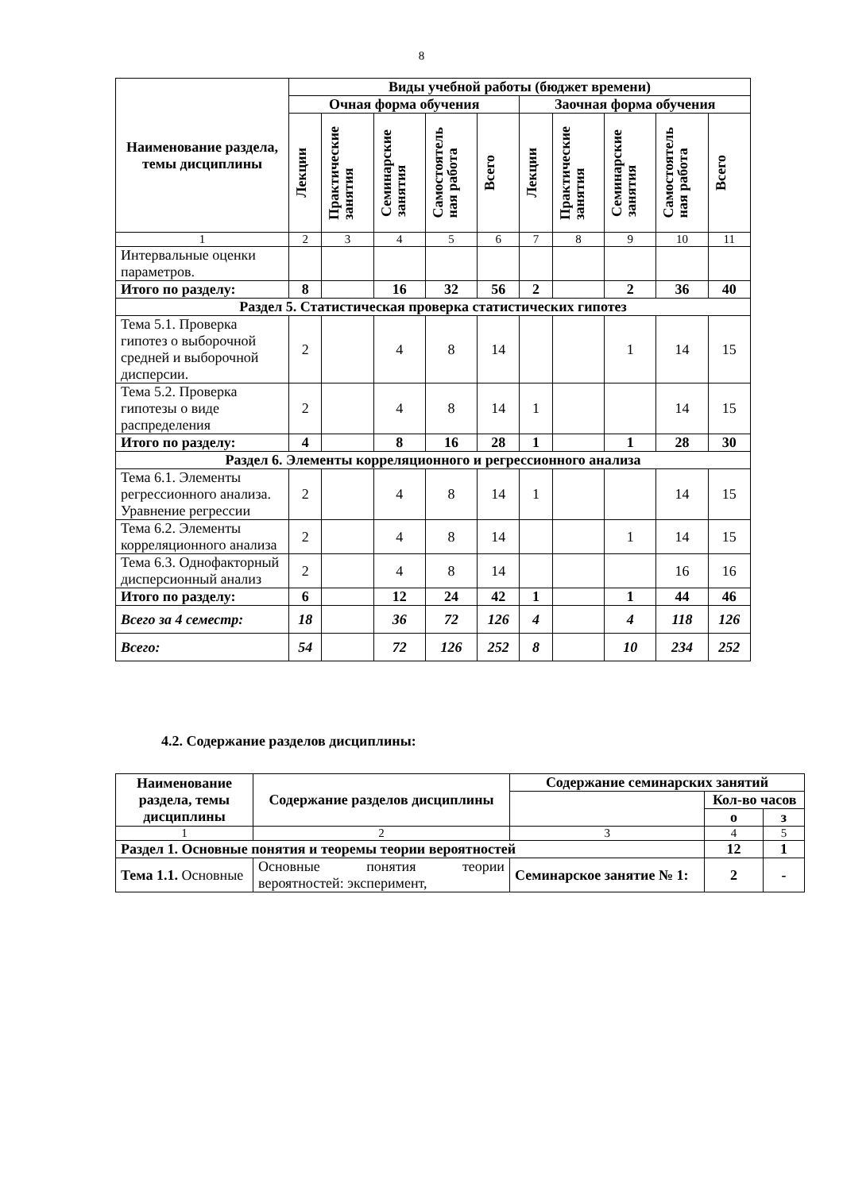8
| Наименование раздела, темы дисциплины | Виды учебной работы (бюджет времени) | | | | | | | | | |
| --- | --- | --- | --- | --- | --- | --- | --- | --- | --- | --- |
| | Очная форма обучения | | | | | Заочная форма обучения | | | | |
| | Лекции | Практические занятия | Семинарские занятия | Самостоятель ная работа | Всего | Лекции | Практические занятия | Семинарские занятия | Самостоятель ная работа | Всего |
| 1 | 2 | 3 | 4 | 5 | 6 | 7 | 8 | 9 | 10 | 11 |
| Интервальные оценки параметров. | | | | | | | | | | |
| Итого по разделу: | 8 | | 16 | 32 | 56 | 2 | | 2 | 36 | 40 |
| Раздел 5. Статистическая проверка статистических гипотез | | | | | | | | | | |
| Тема 5.1. Проверка гипотез о выборочной средней и выборочной дисперсии. | 2 | | 4 | 8 | 14 | | | 1 | 14 | 15 |
| Тема 5.2. Проверка гипотезы о виде распределения | 2 | | 4 | 8 | 14 | 1 | | | 14 | 15 |
| Итого по разделу: | 4 | | 8 | 16 | 28 | 1 | | 1 | 28 | 30 |
| Раздел 6. Элементы корреляционного и регрессионного анализа | | | | | | | | | | |
| Тема 6.1. Элементы регрессионного анализа. Уравнение регрессии | 2 | | 4 | 8 | 14 | 1 | | | 14 | 15 |
| Тема 6.2. Элементы корреляционного анализа | 2 | | 4 | 8 | 14 | | | 1 | 14 | 15 |
| Тема 6.3. Однофакторный дисперсионный анализ | 2 | | 4 | 8 | 14 | | | | 16 | 16 |
| Итого по разделу: | 6 | | 12 | 24 | 42 | 1 | | 1 | 44 | 46 |
| Всего за 4 семестр: | 18 | | 36 | 72 | 126 | 4 | | 4 | 118 | 126 |
| Всего: | 54 | | 72 | 126 | 252 | 8 | | 10 | 234 | 252 |
4.2. Содержание разделов дисциплины:
| Наименование раздела, темы дисциплины | Содержание разделов дисциплины | Содержание семинарских занятий | | |
| --- | --- | --- | --- | --- |
| | | | Кол-во часов | |
| | | | о | з |
| 1 | 2 | 3 | 4 | 5 |
| Раздел 1. Основные понятия и теоремы теории вероятностей | | | 12 | 1 |
| Тема 1.1. Основные | Основные понятия теории вероятностей: эксперимент, | Семинарское занятие № 1: | 2 | - |